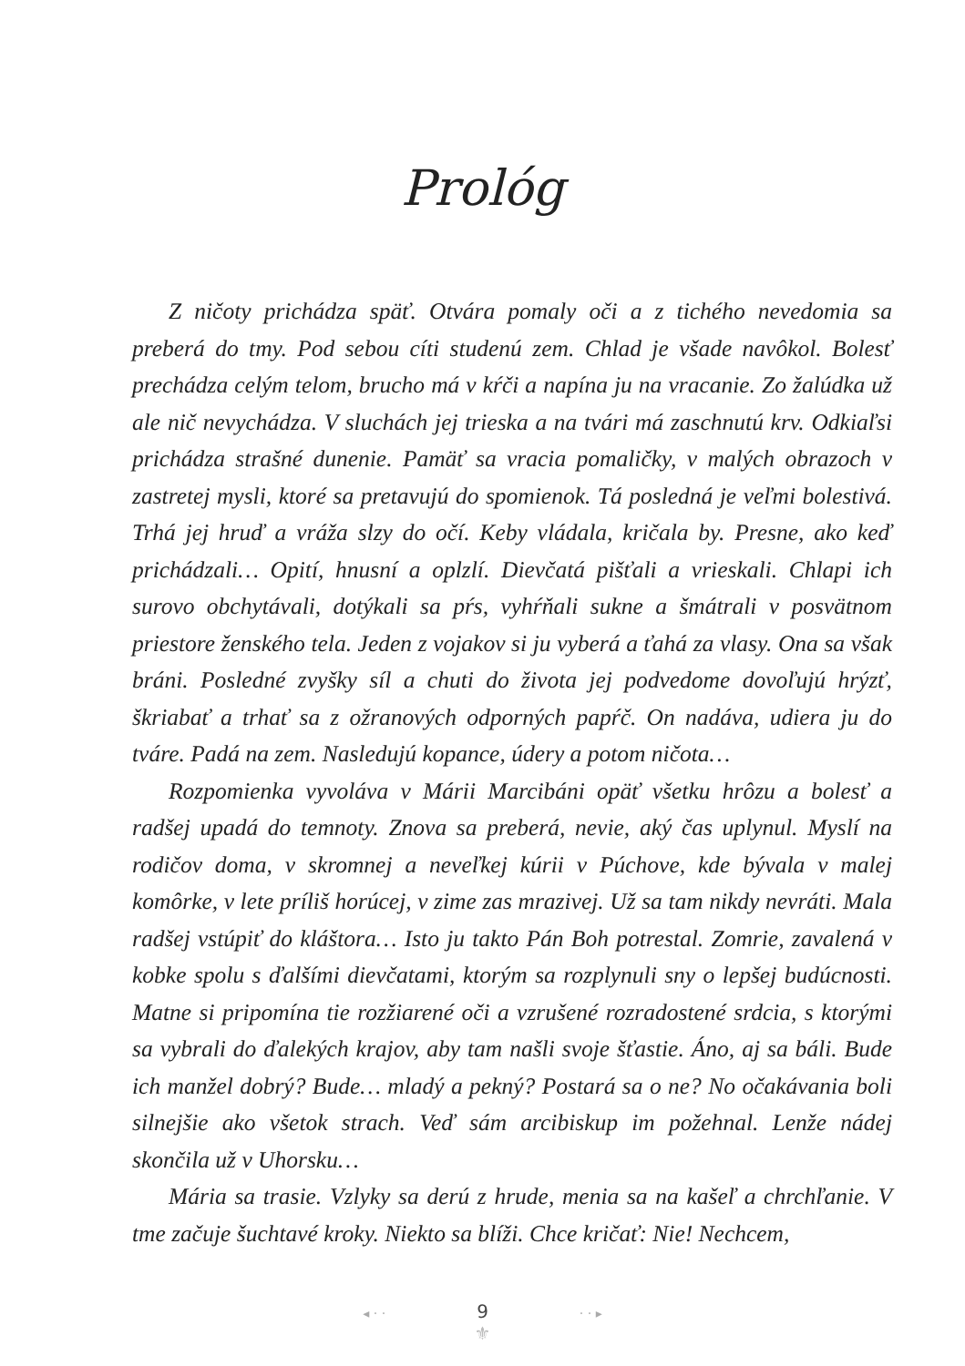Prológ
Z ničoty prichádza späť. Otvára pomaly oči a z tichého nevedomia sa preberá do tmy. Pod sebou cíti studenú zem. Chlad je všade navôkol. Bolesť prechádza celým telom, brucho má v kŕči a napína ju na vracanie. Zo žalúdka už ale nič nevychádza. V sluchách jej trieska a na tvári má zaschnutú krv. Odkiaľsi prichádza strašné dunenie. Pamäť sa vracia pomaličky, v malých obrazoch v zastretej mysli, ktoré sa pretavujú do spomienok. Tá posledná je veľmi bolestivá. Trhá jej hruď a vráža slzy do očí. Keby vládala, kričala by. Presne, ako keď prichádzali… Opití, hnusní a oplzlí. Dievčatá pišťali a vrieskali. Chlapi ich surovo obchytávali, dotýkali sa pŕs, vyhŕňali sukne a šmátrali v posvätnom priestore ženského tela. Jeden z vojakov si ju vyberá a ťahá za vlasy. Ona sa však bráni. Posledné zvyšky síl a chuti do života jej podvedome dovoľujú hrýzť, škriabať a trhať sa z ožranových odporných papŕč. On nadáva, udiera ju do tváre. Padá na zem. Nasledujú kopance, údery a potom ničota…
Rozpomienka vyvoláva v Márii Marcibáni opäť všetku hrôzu a bolesť a radšej upadá do temnoty. Znova sa preberá, nevie, aký čas uplynul. Myslí na rodičov doma, v skromnej a neveľkej kúrii v Púchove, kde bývala v malej komôrke, v lete príliš horúcej, v zime zas mrazivej. Už sa tam nikdy nevráti. Mala radšej vstúpiť do kláštora… Isto ju takto Pán Boh potrestal. Zomrie, zavalená v kobke spolu s ďalšími dievčatami, ktorým sa rozplynuli sny o lepšej budúcnosti. Matne si pripomína tie rozžiarené oči a vzrušené rozradostené srdcia, s ktorými sa vybrali do ďalekých krajov, aby tam našli svoje šťastie. Áno, aj sa báli. Bude ich manžel dobrý? Bude… mladý a pekný? Postará sa o ne? No očakávania boli silnejšie ako všetok strach. Veď sám arcibiskup im požehnal. Lenže nádej skončila už v Uhorsku…
Mária sa trasie. Vzlyky sa derú z hrude, menia sa na kašeľ a chrchľanie. V tme začuje šuchtavé kroky. Niekto sa blíži. Chce kričať: Nie! Nechcem,
◂ · · 9 · · ▸
⚜